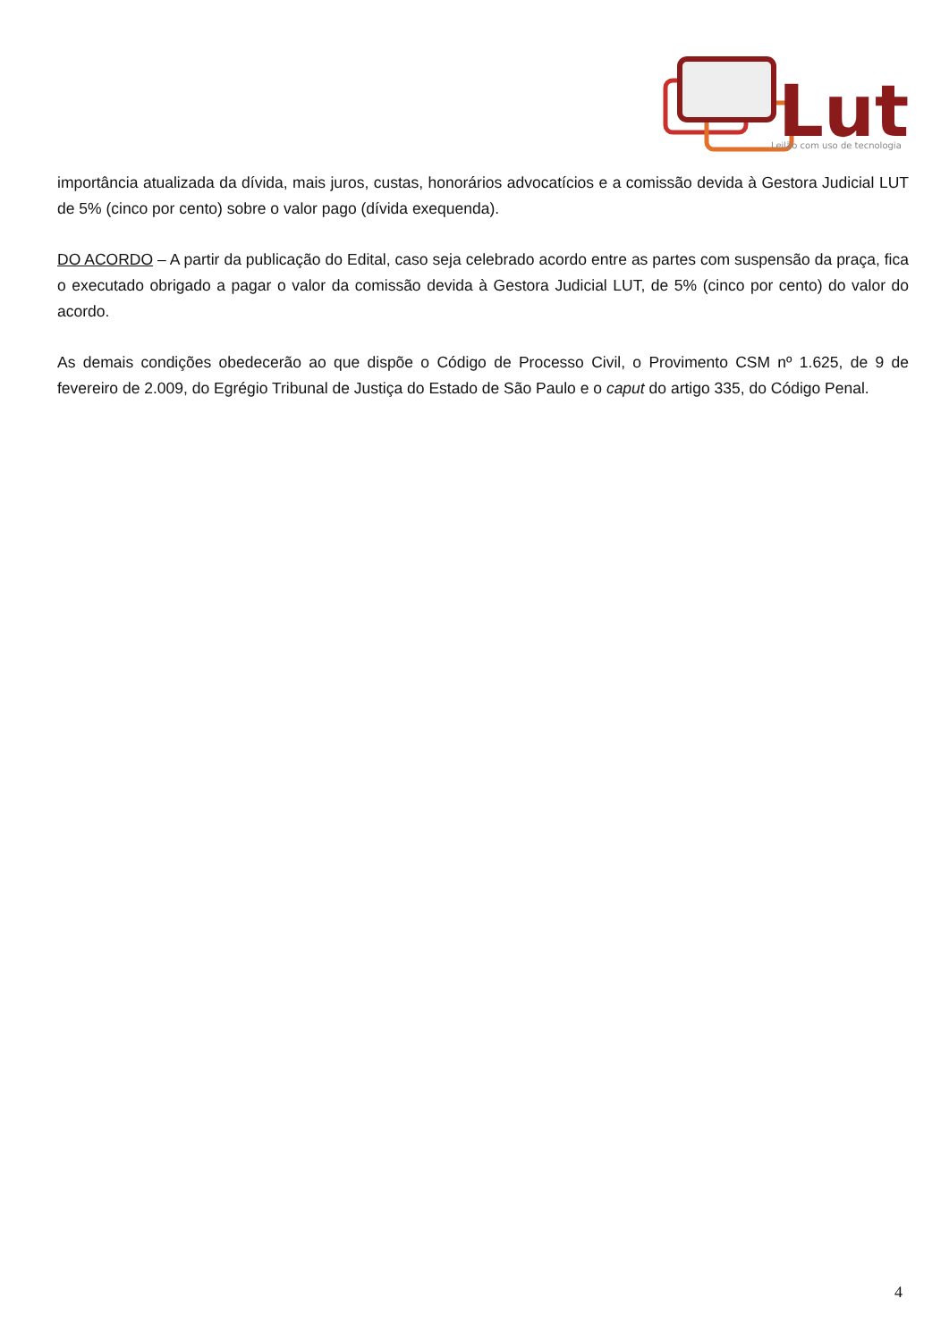Lut
Leilão com uso de tecnologia
importância atualizada da dívida, mais juros, custas, honorários advocatícios e a comissão devida à Gestora Judicial LUT de 5% (cinco por cento) sobre o valor pago (dívida exequenda).
DO ACORDO – A partir da publicação do Edital, caso seja celebrado acordo entre as partes com suspensão da praça, fica o executado obrigado a pagar o valor da comissão devida à Gestora Judicial LUT, de 5% (cinco por cento) do valor do acordo.
As demais condições obedecerão ao que dispõe o Código de Processo Civil, o Provimento CSM nº 1.625, de 9 de fevereiro de 2.009, do Egrégio Tribunal de Justiça do Estado de São Paulo e o caput do artigo 335, do Código Penal.
4